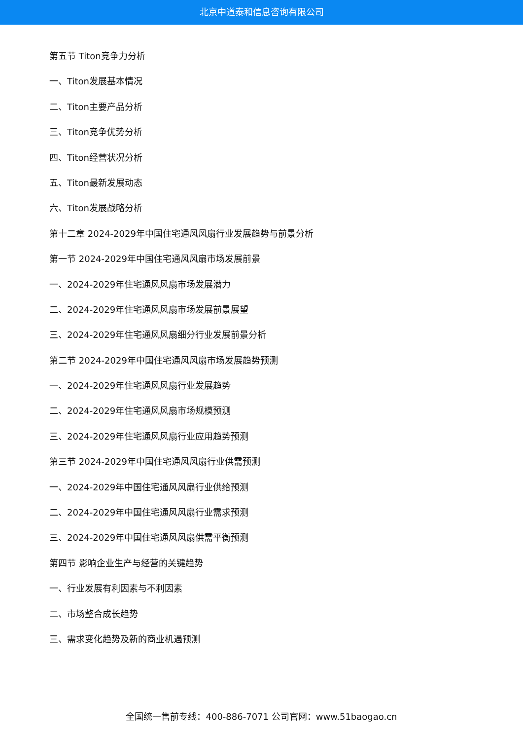北京中道泰和信息咨询有限公司
第五节 Titon竞争力分析
一、Titon发展基本情况
二、Titon主要产品分析
三、Titon竞争优势分析
四、Titon经营状况分析
五、Titon最新发展动态
六、Titon发展战略分析
第十二章 2024-2029年中国住宅通风风扇行业发展趋势与前景分析
第一节 2024-2029年中国住宅通风风扇市场发展前景
一、2024-2029年住宅通风风扇市场发展潜力
二、2024-2029年住宅通风风扇市场发展前景展望
三、2024-2029年住宅通风风扇细分行业发展前景分析
第二节 2024-2029年中国住宅通风风扇市场发展趋势预测
一、2024-2029年住宅通风风扇行业发展趋势
二、2024-2029年住宅通风风扇市场规模预测
三、2024-2029年住宅通风风扇行业应用趋势预测
第三节 2024-2029年中国住宅通风风扇行业供需预测
一、2024-2029年中国住宅通风风扇行业供给预测
二、2024-2029年中国住宅通风风扇行业需求预测
三、2024-2029年中国住宅通风风扇供需平衡预测
第四节 影响企业生产与经营的关键趋势
一、行业发展有利因素与不利因素
二、市场整合成长趋势
三、需求变化趋势及新的商业机遇预测
全国统一售前专线：400-886-7071 公司官网：www.51baogao.cn